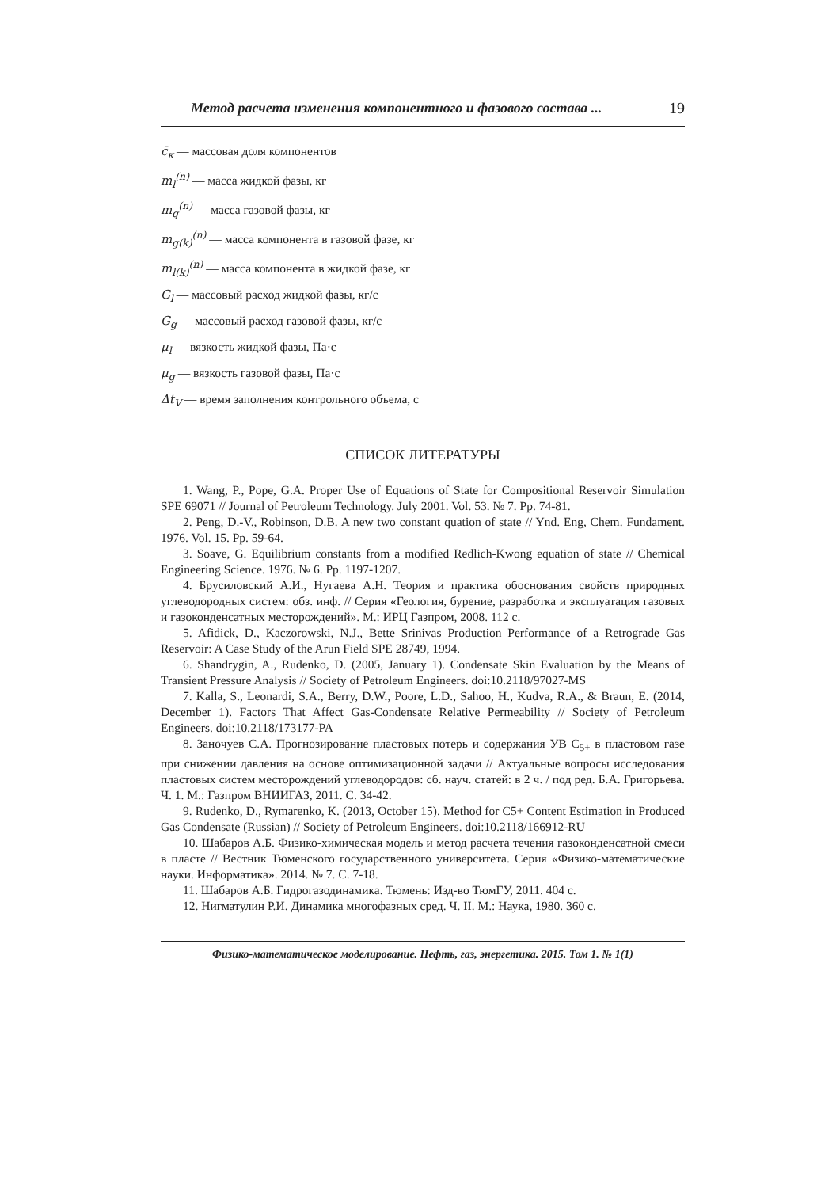Метод расчета изменения компонентного и фазового состава ... 19
c̄<sub>к</sub> — массовая доля компонентов
m<sub>l</sub><sup>(n)</sup> — масса жидкой фазы, кг
m<sub>g</sub><sup>(n)</sup> — масса газовой фазы, кг
m<sub>g(k)</sub><sup>(n)</sup> — масса компонента в газовой фазе, кг
m<sub>l(k)</sub><sup>(n)</sup> — масса компонента в жидкой фазе, кг
G<sub>l</sub> — массовый расход жидкой фазы, кг/с
G<sub>g</sub> — массовый расход газовой фазы, кг/с
μ<sub>l</sub> — вязкость жидкой фазы, Па·с
μ<sub>g</sub> — вязкость газовой фазы, Па·с
Δt<sub>V</sub> — время заполнения контрольного объема, с
СПИСОК ЛИТЕРАТУРЫ
1. Wang, P., Pope, G.A. Proper Use of Equations of State for Compositional Reservoir Simulation SPE 69071 // Journal of Petroleum Technology. July 2001. Vol. 53. № 7. Pp. 74-81.
2. Peng, D.-V., Robinson, D.B. A new two constant quation of state // Ynd. Eng, Chem. Fundament. 1976. Vol. 15. Pp. 59-64.
3. Soave, G. Equilibrium constants from a modified Redlich-Kwong equation of state // Chemical Engineering Science. 1976. № 6. Pp. 1197-1207.
4. Брусиловский А.И., Нугаева А.Н. Теория и практика обоснования свойств природных углеводородных систем: обз. инф. // Серия «Геология, бурение, разработка и эксплуатация газовых и газоконденсатных месторождений». М.: ИРЦ Газпром, 2008. 112 с.
5. Afidick, D., Kaczorowski, N.J., Bette Srinivas Production Performance of a Retrograde Gas Reservoir: A Case Study of the Arun Field SPE 28749, 1994.
6. Shandrygin, A., Rudenko, D. (2005, January 1). Condensate Skin Evaluation by the Means of Transient Pressure Analysis // Society of Petroleum Engineers. doi:10.2118/97027-MS
7. Kalla, S., Leonardi, S.A., Berry, D.W., Poore, L.D., Sahoo, H., Kudva, R.A., & Braun, E. (2014, December 1). Factors That Affect Gas-Condensate Relative Permeability // Society of Petroleum Engineers. doi:10.2118/173177-PA
8. Заночуев С.А. Прогнозирование пластовых потерь и содержания УВ С<sub>5+</sub> в пластовом газе при снижении давления на основе оптимизационной задачи // Актуальные вопросы исследования пластовых систем месторождений углеводородов: сб. науч. статей: в 2 ч. / под ред. Б.А. Григорьева. Ч. 1. М.: Газпром ВНИИГАЗ, 2011. С. 34-42.
9. Rudenko, D., Rymarenko, K. (2013, October 15). Method for C5+ Content Estimation in Produced Gas Condensate (Russian) // Society of Petroleum Engineers. doi:10.2118/166912-RU
10. Шабаров А.Б. Физико-химическая модель и метод расчета течения газоконденсатной смеси в пласте // Вестник Тюменского государственного университета. Серия «Физико-математические науки. Информатика». 2014. № 7. С. 7-18.
11. Шабаров А.Б. Гидрогазодинамика. Тюмень: Изд-во ТюмГУ, 2011. 404 с.
12. Нигматулин Р.И. Динамика многофазных сред. Ч. II. М.: Наука, 1980. 360 с.
Физико-математическое моделирование. Нефть, газ, энергетика. 2015. Том 1. № 1(1)